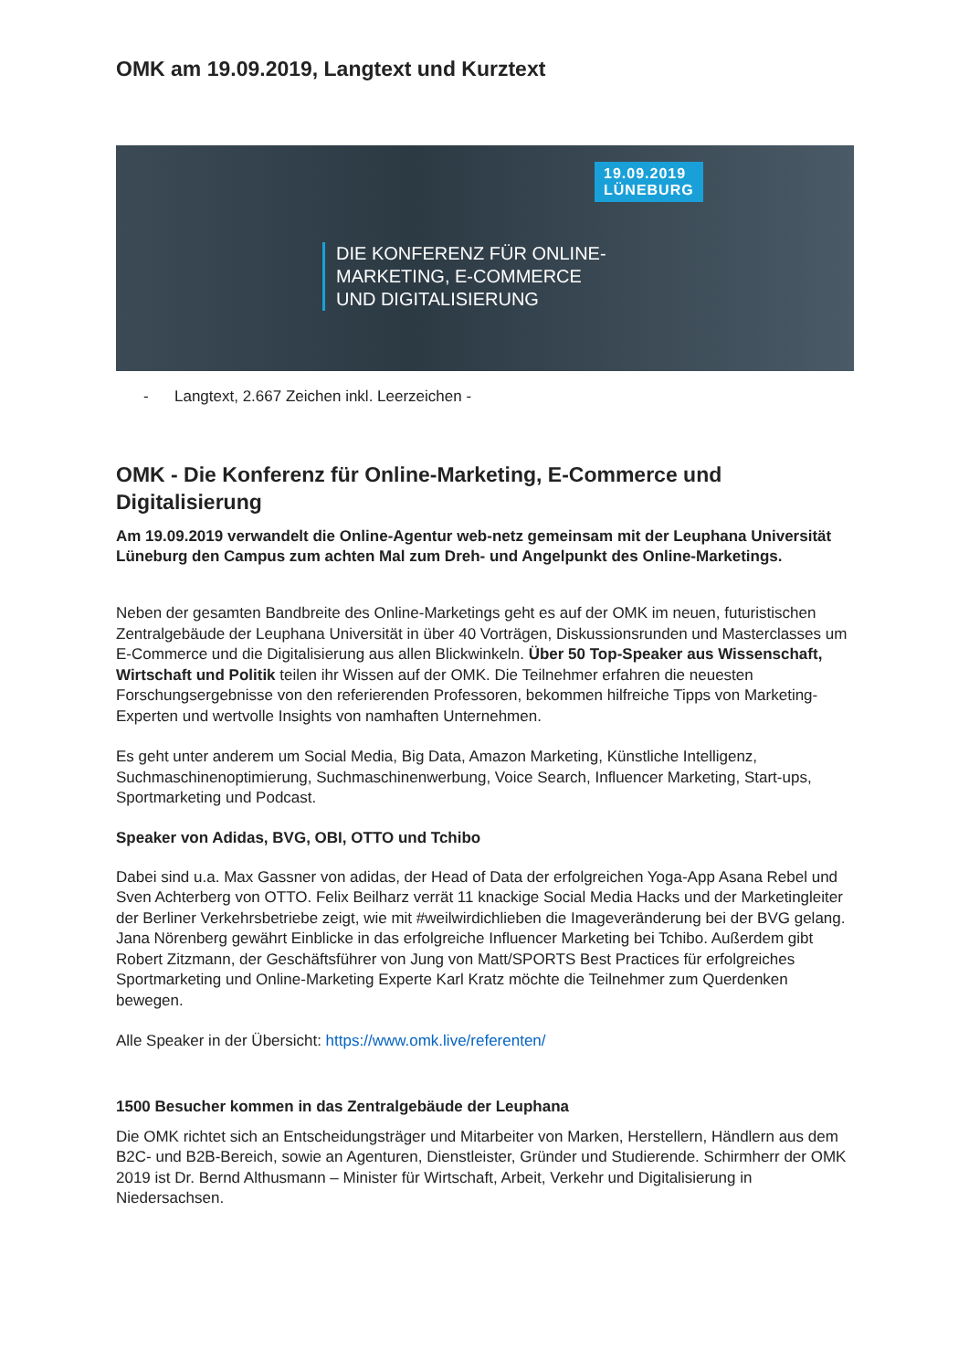OMK am 19.09.2019, Langtext und Kurztext
19.09.2019
LÜNEBURG
DIE KONFERENZ FÜR ONLINE-
MARKETING, E-COMMERCE
UND DIGITALISIERUNG
- Langtext, 2.667 Zeichen inkl. Leerzeichen -
OMK - Die Konferenz für Online-Marketing, E-Commerce und Digitalisierung
Am 19.09.2019 verwandelt die Online-Agentur web-netz gemeinsam mit der Leuphana Universität Lüneburg den Campus zum achten Mal zum Dreh- und Angelpunkt des Online-Marketings.
Neben der gesamten Bandbreite des Online-Marketings geht es auf der OMK im neuen, futuristischen Zentralgebäude der Leuphana Universität in über 40 Vorträgen, Diskussionsrunden und Masterclasses um E-Commerce und die Digitalisierung aus allen Blickwinkeln. Über 50 Top-Speaker aus Wissenschaft, Wirtschaft und Politik teilen ihr Wissen auf der OMK. Die Teilnehmer erfahren die neuesten Forschungsergebnisse von den referierenden Professoren, bekommen hilfreiche Tipps von Marketing-Experten und wertvolle Insights von namhaften Unternehmen.
Es geht unter anderem um Social Media, Big Data, Amazon Marketing, Künstliche Intelligenz, Suchmaschinenoptimierung, Suchmaschinenwerbung, Voice Search, Influencer Marketing, Start-ups, Sportmarketing und Podcast.
Speaker von Adidas, BVG, OBI, OTTO und Tchibo
Dabei sind u.a. Max Gassner von adidas, der Head of Data der erfolgreichen Yoga-App Asana Rebel und Sven Achterberg von OTTO. Felix Beilharz verrät 11 knackige Social Media Hacks und der Marketingleiter der Berliner Verkehrsbetriebe zeigt, wie mit #weilwirdichlieben die Imageveränderung bei der BVG gelang. Jana Nörenberg gewährt Einblicke in das erfolgreiche Influencer Marketing bei Tchibo. Außerdem gibt Robert Zitzmann, der Geschäftsführer von Jung von Matt/SPORTS Best Practices für erfolgreiches Sportmarketing und Online-Marketing Experte Karl Kratz möchte die Teilnehmer zum Querdenken bewegen.
Alle Speaker in der Übersicht: https://www.omk.live/referenten/
1500 Besucher kommen in das Zentralgebäude der Leuphana
Die OMK richtet sich an Entscheidungsträger und Mitarbeiter von Marken, Herstellern, Händlern aus dem B2C- und B2B-Bereich, sowie an Agenturen, Dienstleister, Gründer und Studierende. Schirmherr der OMK 2019 ist Dr. Bernd Althusmann – Minister für Wirtschaft, Arbeit, Verkehr und Digitalisierung in Niedersachsen.